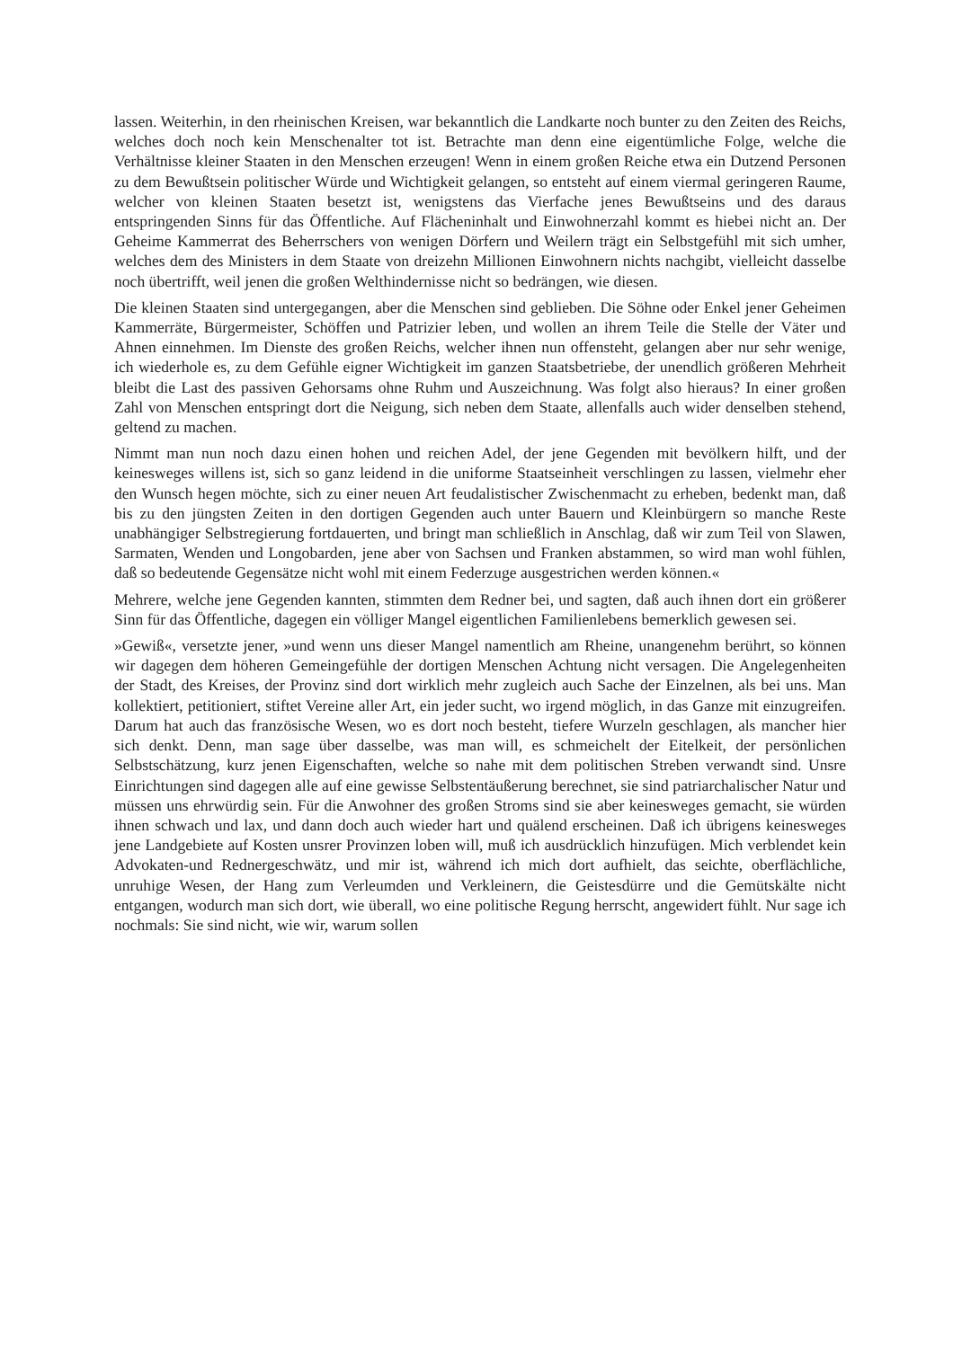lassen. Weiterhin, in den rheinischen Kreisen, war bekanntlich die Landkarte noch bunter zu den Zeiten des Reichs, welches doch noch kein Menschenalter tot ist. Betrachte man denn eine eigentümliche Folge, welche die Verhältnisse kleiner Staaten in den Menschen erzeugen! Wenn in einem großen Reiche etwa ein Dutzend Personen zu dem Bewußtsein politischer Würde und Wichtigkeit gelangen, so entsteht auf einem viermal geringeren Raume, welcher von kleinen Staaten besetzt ist, wenigstens das Vierfache jenes Bewußtseins und des daraus entspringenden Sinns für das Öffentliche. Auf Flächeninhalt und Einwohnerzahl kommt es hiebei nicht an. Der Geheime Kammerrat des Beherrschers von wenigen Dörfern und Weilern trägt ein Selbstgefühl mit sich umher, welches dem des Ministers in dem Staate von dreizehn Millionen Einwohnern nichts nachgibt, vielleicht dasselbe noch übertrifft, weil jenen die großen Welthindernisse nicht so bedrängen, wie diesen.
Die kleinen Staaten sind untergegangen, aber die Menschen sind geblieben. Die Söhne oder Enkel jener Geheimen Kammerräte, Bürgermeister, Schöffen und Patrizier leben, und wollen an ihrem Teile die Stelle der Väter und Ahnen einnehmen. Im Dienste des großen Reichs, welcher ihnen nun offensteht, gelangen aber nur sehr wenige, ich wiederhole es, zu dem Gefühle eigner Wichtigkeit im ganzen Staatsbetriebe, der unendlich größeren Mehrheit bleibt die Last des passiven Gehorsams ohne Ruhm und Auszeichnung. Was folgt also hieraus? In einer großen Zahl von Menschen entspringt dort die Neigung, sich neben dem Staate, allenfalls auch wider denselben stehend, geltend zu machen.
Nimmt man nun noch dazu einen hohen und reichen Adel, der jene Gegenden mit bevölkern hilft, und der keinesweges willens ist, sich so ganz leidend in die uniforme Staatseinheit verschlingen zu lassen, vielmehr eher den Wunsch hegen möchte, sich zu einer neuen Art feudalistischer Zwischenmacht zu erheben, bedenkt man, daß bis zu den jüngsten Zeiten in den dortigen Gegenden auch unter Bauern und Kleinbürgern so manche Reste unabhängiger Selbstregierung fortdauerten, und bringt man schließlich in Anschlag, daß wir zum Teil von Slawen, Sarmaten, Wenden und Longobarden, jene aber von Sachsen und Franken abstammen, so wird man wohl fühlen, daß so bedeutende Gegensätze nicht wohl mit einem Federzuge ausgestrichen werden können.«
Mehrere, welche jene Gegenden kannten, stimmten dem Redner bei, und sagten, daß auch ihnen dort ein größerer Sinn für das Öffentliche, dagegen ein völliger Mangel eigentlichen Familienlebens bemerklich gewesen sei.
»Gewiß«, versetzte jener, »und wenn uns dieser Mangel namentlich am Rheine, unangenehm berührt, so können wir dagegen dem höheren Gemeingefühle der dortigen Menschen Achtung nicht versagen. Die Angelegenheiten der Stadt, des Kreises, der Provinz sind dort wirklich mehr zugleich auch Sache der Einzelnen, als bei uns. Man kollektiert, petitioniert, stiftet Vereine aller Art, ein jeder sucht, wo irgend möglich, in das Ganze mit einzugreifen. Darum hat auch das französische Wesen, wo es dort noch besteht, tiefere Wurzeln geschlagen, als mancher hier sich denkt. Denn, man sage über dasselbe, was man will, es schmeichelt der Eitelkeit, der persönlichen Selbstschätzung, kurz jenen Eigenschaften, welche so nahe mit dem politischen Streben verwandt sind. Unsre Einrichtungen sind dagegen alle auf eine gewisse Selbstentäußerung berechnet, sie sind patriarchalischer Natur und müssen uns ehrwürdig sein. Für die Anwohner des großen Stroms sind sie aber keinesweges gemacht, sie würden ihnen schwach und lax, und dann doch auch wieder hart und quälend erscheinen. Daß ich übrigens keinesweges jene Landgebiete auf Kosten unsrer Provinzen loben will, muß ich ausdrücklich hinzufügen. Mich verblendet kein Advokaten-und Rednergeschwätz, und mir ist, während ich mich dort aufhielt, das seichte, oberflächliche, unruhige Wesen, der Hang zum Verleumden und Verkleinern, die Geistesdürre und die Gemütskälte nicht entgangen, wodurch man sich dort, wie überall, wo eine politische Regung herrscht, angewidert fühlt. Nur sage ich nochmals: Sie sind nicht, wie wir, warum sollen